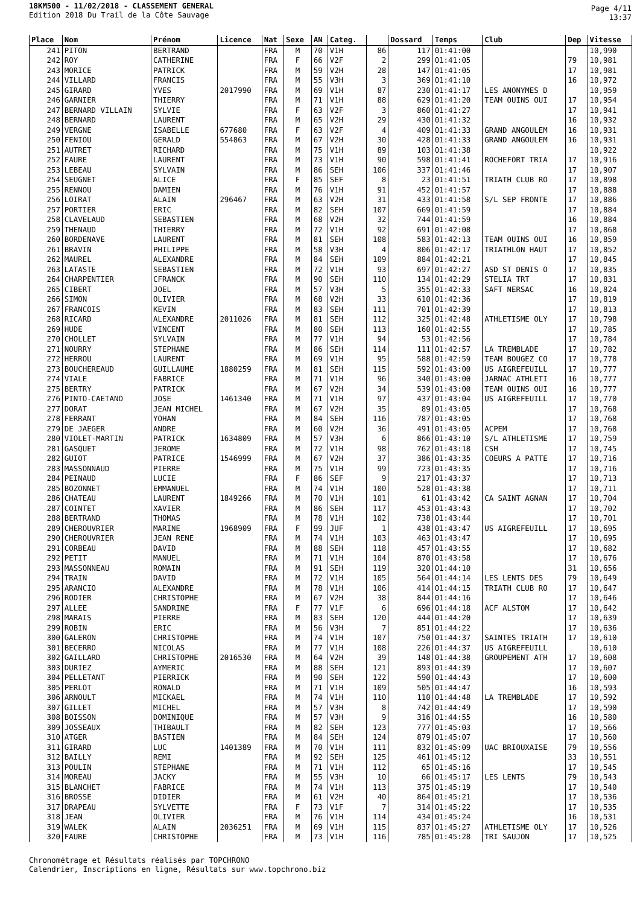18KM500 - 11/02/2018 - CLASSEMENT GENERAL
Edition 2018 Du Trail de la Côte Sauvage
Page 4/11
13:37
| Place | Nom | Prénom | Licence | Nat | Sexe | AN | Categ. | | Dossard | Temps | Club | Dep | Vitesse |
| --- | --- | --- | --- | --- | --- | --- | --- | --- | --- | --- | --- | --- | --- |
| 241 | PITON | BERTRAND | | FRA | M | 70 | V1H | 86 | 117 | 01:41:00 | | | 10,990 |
| 242 | ROY | CATHERINE | | FRA | F | 66 | V2F | 2 | 299 | 01:41:05 | | 79 | 10,981 |
| 243 | MORICE | PATRICK | | FRA | M | 59 | V2H | 28 | 147 | 01:41:05 | | 17 | 10,981 |
| 244 | VILLARD | FRANCIS | | FRA | M | 55 | V3H | 3 | 369 | 01:41:10 | | 16 | 10,972 |
| 245 | GIRARD | YVES | 2017990 | FRA | M | 69 | V1H | 87 | 230 | 01:41:17 | LES ANONYMES D | | 10,959 |
| 246 | GARNIER | THIERRY | | FRA | M | 71 | V1H | 88 | 629 | 01:41:20 | TEAM OUINS OUI | 17 | 10,954 |
| 247 | BERNARD VILLAIN | SYLVIE | | FRA | F | 63 | V2F | 3 | 860 | 01:41:27 | | 17 | 10,941 |
| 248 | BERNARD | LAURENT | | FRA | M | 65 | V2H | 29 | 430 | 01:41:32 | | 16 | 10,932 |
| 249 | VERGNE | ISABELLE | 677680 | FRA | F | 63 | V2F | 4 | 409 | 01:41:33 | GRAND ANGOULEM | 16 | 10,931 |
| 250 | FENIOU | GERALD | 554863 | FRA | M | 67 | V2H | 30 | 428 | 01:41:33 | GRAND ANGOULEM | 16 | 10,931 |
| 251 | AUTRET | RICHARD | | FRA | M | 75 | V1H | 89 | 103 | 01:41:38 | | | 10,922 |
| 252 | FAURE | LAURENT | | FRA | M | 73 | V1H | 90 | 598 | 01:41:41 | ROCHEFORT TRIA | 17 | 10,916 |
| 253 | LEBEAU | SYLVAIN | | FRA | M | 86 | SEH | 106 | 337 | 01:41:46 | | 17 | 10,907 |
| 254 | SEUGNET | ALICE | | FRA | F | 85 | SEF | 8 | 23 | 01:41:51 | TRIATH CLUB RO | 17 | 10,898 |
| 255 | RENNOU | DAMIEN | | FRA | M | 76 | V1H | 91 | 452 | 01:41:57 | | 17 | 10,888 |
| 256 | LOIRAT | ALAIN | 296467 | FRA | M | 63 | V2H | 31 | 433 | 01:41:58 | S/L SEP FRONTE | 17 | 10,886 |
| 257 | PORTIER | ERIC | | FRA | M | 82 | SEH | 107 | 669 | 01:41:59 | | 17 | 10,884 |
| 258 | CLAVELAUD | SEBASTIEN | | FRA | M | 68 | V2H | 32 | 744 | 01:41:59 | | 16 | 10,884 |
| 259 | THENAUD | THIERRY | | FRA | M | 72 | V1H | 92 | 691 | 01:42:08 | | 17 | 10,868 |
| 260 | BORDENAVE | LAURENT | | FRA | M | 81 | SEH | 108 | 583 | 01:42:13 | TEAM OUINS OUI | 16 | 10,859 |
| 261 | BRAVIN | PHILIPPE | | FRA | M | 58 | V3H | 4 | 806 | 01:42:17 | TRIATHLON HAUT | 17 | 10,852 |
| 262 | MAUREL | ALEXANDRE | | FRA | M | 84 | SEH | 109 | 884 | 01:42:21 | | 17 | 10,845 |
| 263 | LATASTE | SEBASTIEN | | FRA | M | 72 | V1H | 93 | 697 | 01:42:27 | ASD ST DENIS O | 17 | 10,835 |
| 264 | CHARPENTIER | CFRANCK | | FRA | M | 90 | SEH | 110 | 134 | 01:42:29 | STELIA TRT | 17 | 10,831 |
| 265 | CIBERT | JOEL | | FRA | M | 57 | V3H | 5 | 355 | 01:42:33 | SAFT NERSAC | 16 | 10,824 |
| 266 | SIMON | OLIVIER | | FRA | M | 68 | V2H | 33 | 610 | 01:42:36 | | 17 | 10,819 |
| 267 | FRANCOIS | KEVIN | | FRA | M | 83 | SEH | 111 | 701 | 01:42:39 | | 17 | 10,813 |
| 268 | RICARD | ALEXANDRE | 2011026 | FRA | M | 81 | SEH | 112 | 325 | 01:42:48 | ATHLETISME OLY | 17 | 10,798 |
| 269 | HUDE | VINCENT | | FRA | M | 80 | SEH | 113 | 160 | 01:42:55 | | 17 | 10,785 |
| 270 | CHOLLET | SYLVAIN | | FRA | M | 77 | V1H | 94 | 53 | 01:42:56 | | 17 | 10,784 |
| 271 | NOURRY | STEPHANE | | FRA | M | 86 | SEH | 114 | 111 | 01:42:57 | LA TREMBLADE | 17 | 10,782 |
| 272 | HERROU | LAURENT | | FRA | M | 69 | V1H | 95 | 588 | 01:42:59 | TEAM BOUGEZ CO | 17 | 10,778 |
| 273 | BOUCHEREAUD | GUILLAUME | 1880259 | FRA | M | 81 | SEH | 115 | 592 | 01:43:00 | US AIGREFEUILL | 17 | 10,777 |
| 274 | VIALE | FABRICE | | FRA | M | 71 | V1H | 96 | 340 | 01:43:00 | JARNAC ATHLETI | 16 | 10,777 |
| 275 | BERTRY | PATRICK | | FRA | M | 67 | V2H | 34 | 539 | 01:43:00 | TEAM OUINS OUI | 16 | 10,777 |
| 276 | PINTO-CAETANO | JOSE | 1461340 | FRA | M | 71 | V1H | 97 | 437 | 01:43:04 | US AIGREFEUILL | 17 | 10,770 |
| 277 | DORAT | JEAN MICHEL | | FRA | M | 67 | V2H | 35 | 89 | 01:43:05 | | 17 | 10,768 |
| 278 | FERRANT | YOHAN | | FRA | M | 84 | SEH | 116 | 787 | 01:43:05 | | 17 | 10,768 |
| 279 | DE JAEGER | ANDRE | | FRA | M | 60 | V2H | 36 | 491 | 01:43:05 | ACPEM | 17 | 10,768 |
| 280 | VIOLET-MARTIN | PATRICK | 1634809 | FRA | M | 57 | V3H | 6 | 866 | 01:43:10 | S/L ATHLETISME | 17 | 10,759 |
| 281 | GASQUET | JEROME | | FRA | M | 72 | V1H | 98 | 762 | 01:43:18 | CSH | 17 | 10,745 |
| 282 | GUIOT | PATRICE | 1546999 | FRA | M | 67 | V2H | 37 | 386 | 01:43:35 | COEURS A PATTE | 17 | 10,716 |
| 283 | MASSONNAUD | PIERRE | | FRA | M | 75 | V1H | 99 | 723 | 01:43:35 | | 17 | 10,716 |
| 284 | PEINAUD | LUCIE | | FRA | F | 86 | SEF | 9 | 217 | 01:43:37 | | 17 | 10,713 |
| 285 | BOZONNET | EMMANUEL | | FRA | M | 74 | V1H | 100 | 528 | 01:43:38 | | 17 | 10,711 |
| 286 | CHATEAU | LAURENT | 1849266 | FRA | M | 70 | V1H | 101 | 61 | 01:43:42 | CA SAINT AGNAN | 17 | 10,704 |
| 287 | COINTET | XAVIER | | FRA | M | 86 | SEH | 117 | 453 | 01:43:43 | | 17 | 10,702 |
| 288 | BERTRAND | THOMAS | | FRA | M | 78 | V1H | 102 | 738 | 01:43:44 | | 17 | 10,701 |
| 289 | CHEROUVRIER | MARINE | 1968909 | FRA | F | 99 | JUF | 1 | 438 | 01:43:47 | US AIGREFEUILL | 17 | 10,695 |
| 290 | CHEROUVRIER | JEAN RENE | | FRA | M | 74 | V1H | 103 | 463 | 01:43:47 | | 17 | 10,695 |
| 291 | CORBEAU | DAVID | | FRA | M | 88 | SEH | 118 | 457 | 01:43:55 | | 17 | 10,682 |
| 292 | PETIT | MANUEL | | FRA | M | 71 | V1H | 104 | 870 | 01:43:58 | | 17 | 10,676 |
| 293 | MASSONNEAU | ROMAIN | | FRA | M | 91 | SEH | 119 | 320 | 01:44:10 | | 31 | 10,656 |
| 294 | TRAIN | DAVID | | FRA | M | 72 | V1H | 105 | 564 | 01:44:14 | LES LENTS DES | 79 | 10,649 |
| 295 | ARANCIO | ALEXANDRE | | FRA | M | 78 | V1H | 106 | 414 | 01:44:15 | TRIATH CLUB RO | 17 | 10,647 |
| 296 | RODIER | CHRISTOPHE | | FRA | M | 67 | V2H | 38 | 844 | 01:44:16 | | 17 | 10,646 |
| 297 | ALLEE | SANDRINE | | FRA | F | 77 | V1F | 6 | 696 | 01:44:18 | ACF ALSTOM | 17 | 10,642 |
| 298 | MARAIS | PIERRE | | FRA | M | 83 | SEH | 120 | 444 | 01:44:20 | | 17 | 10,639 |
| 299 | ROBIN | ERIC | | FRA | M | 56 | V3H | 7 | 851 | 01:44:22 | | 17 | 10,636 |
| 300 | GALERON | CHRISTOPHE | | FRA | M | 74 | V1H | 107 | 750 | 01:44:37 | SAINTES TRIATH | 17 | 10,610 |
| 301 | BECERRO | NICOLAS | | FRA | M | 77 | V1H | 108 | 226 | 01:44:37 | US AIGREFEUILL | | 10,610 |
| 302 | GAILLARD | CHRISTOPHE | 2016530 | FRA | M | 64 | V2H | 39 | 148 | 01:44:38 | GROUPEMENT ATH | 17 | 10,608 |
| 303 | DURIEZ | AYMERIC | | FRA | M | 88 | SEH | 121 | 893 | 01:44:39 | | 17 | 10,607 |
| 304 | PELLETANT | PIERRICK | | FRA | M | 90 | SEH | 122 | 590 | 01:44:43 | | 17 | 10,600 |
| 305 | PERLOT | RONALD | | FRA | M | 71 | V1H | 109 | 505 | 01:44:47 | | 16 | 10,593 |
| 306 | ARNOULT | MICKAEL | | FRA | M | 74 | V1H | 110 | 110 | 01:44:48 | LA TREMBLADE | 17 | 10,592 |
| 307 | GILLET | MICHEL | | FRA | M | 57 | V3H | 8 | 742 | 01:44:49 | | 17 | 10,590 |
| 308 | BOISSON | DOMINIQUE | | FRA | M | 57 | V3H | 9 | 316 | 01:44:55 | | 16 | 10,580 |
| 309 | JOSSEAUX | THIBAULT | | FRA | M | 82 | SEH | 123 | 777 | 01:45:03 | | 17 | 10,566 |
| 310 | ATGER | BASTIEN | | FRA | M | 84 | SEH | 124 | 879 | 01:45:07 | | 17 | 10,560 |
| 311 | GIRARD | LUC | 1401389 | FRA | M | 70 | V1H | 111 | 832 | 01:45:09 | UAC BRIOUXAISE | 79 | 10,556 |
| 312 | BAILLY | REMI | | FRA | M | 92 | SEH | 125 | 461 | 01:45:12 | | 33 | 10,551 |
| 313 | POULIN | STEPHANE | | FRA | M | 71 | V1H | 112 | 65 | 01:45:16 | | 17 | 10,545 |
| 314 | MOREAU | JACKY | | FRA | M | 55 | V3H | 10 | 66 | 01:45:17 | LES LENTS | 79 | 10,543 |
| 315 | BLANCHET | FABRICE | | FRA | M | 74 | V1H | 113 | 375 | 01:45:19 | | 17 | 10,540 |
| 316 | BROSSE | DIDIER | | FRA | M | 61 | V2H | 40 | 864 | 01:45:21 | | 17 | 10,536 |
| 317 | DRAPEAU | SYLVETTE | | FRA | F | 73 | V1F | 7 | 314 | 01:45:22 | | 17 | 10,535 |
| 318 | JEAN | OLIVIER | | FRA | M | 76 | V1H | 114 | 434 | 01:45:24 | | 16 | 10,531 |
| 319 | WALEK | ALAIN | 2036251 | FRA | M | 69 | V1H | 115 | 837 | 01:45:27 | ATHLETISME OLY | 17 | 10,526 |
| 320 | FAURE | CHRISTOPHE | | FRA | M | 73 | V1H | 116 | 785 | 01:45:28 | TRI SAUJON | 17 | 10,525 |
Chronométrage et Résultats réalisés par TOPCHRONO
Calendrier, Inscriptions en ligne, Résultats sur www.topchrono.biz